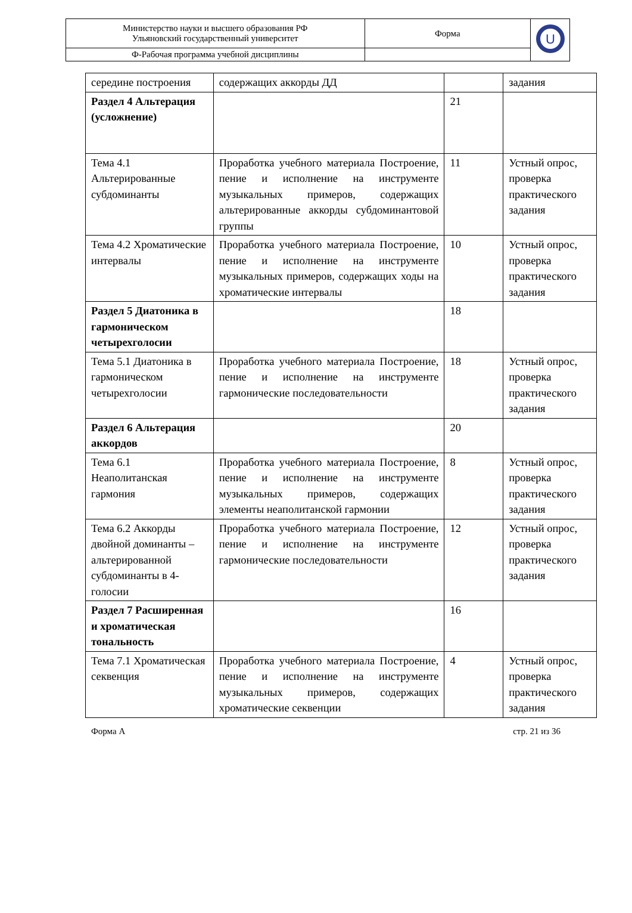| Министерство науки и высшего образования РФ Ульяновский государственный университет | Форма | U |
| Ф-Рабочая программа учебной дисциплины | | |
| середине построения | содержащих аккорды ДД | | задания |
| Раздел 4 Альтерация (усложнение) | | 21 | |
| Тема 4.1 Альтерированные субдоминанты | Проработка учебного материала Построение, пение и исполнение на инструменте музыкальных примеров, содержащих альтерированные аккорды субдоминантовой группы | 11 | Устный опрос, проверка практического задания |
| Тема 4.2 Хроматические интервалы | Проработка учебного материала Построение, пение и исполнение на инструменте музыкальных примеров, содержащих ходы на хроматические интервалы | 10 | Устный опрос, проверка практического задания |
| Раздел 5 Диатоника в гармоническом четырехголосии | | 18 | |
| Тема 5.1 Диатоника в гармоническом четырехголосии | Проработка учебного материала Построение, пение и исполнение на инструменте гармонические последовательности | 18 | Устный опрос, проверка практического задания |
| Раздел 6 Альтерация аккордов | | 20 | |
| Тема 6.1 Неаполитанская гармония | Проработка учебного материала Построение, пение и исполнение на инструменте музыкальных примеров, содержащих элементы неаполитанской гармонии | 8 | Устный опрос, проверка практического задания |
| Тема 6.2 Аккорды двойной доминанты – альтерированной субдоминанты в 4-голосии | Проработка учебного материала Построение, пение и исполнение на инструменте гармонические последовательности | 12 | Устный опрос, проверка практического задания |
| Раздел 7 Расширенная и хроматическая тональность | | 16 | |
| Тема 7.1 Хроматическая секвенция | Проработка учебного материала Построение, пение и исполнение на инструменте музыкальных примеров, содержащих хроматические секвенции | 4 | Устный опрос, проверка практического задания |
Форма А стр. 21 из 36